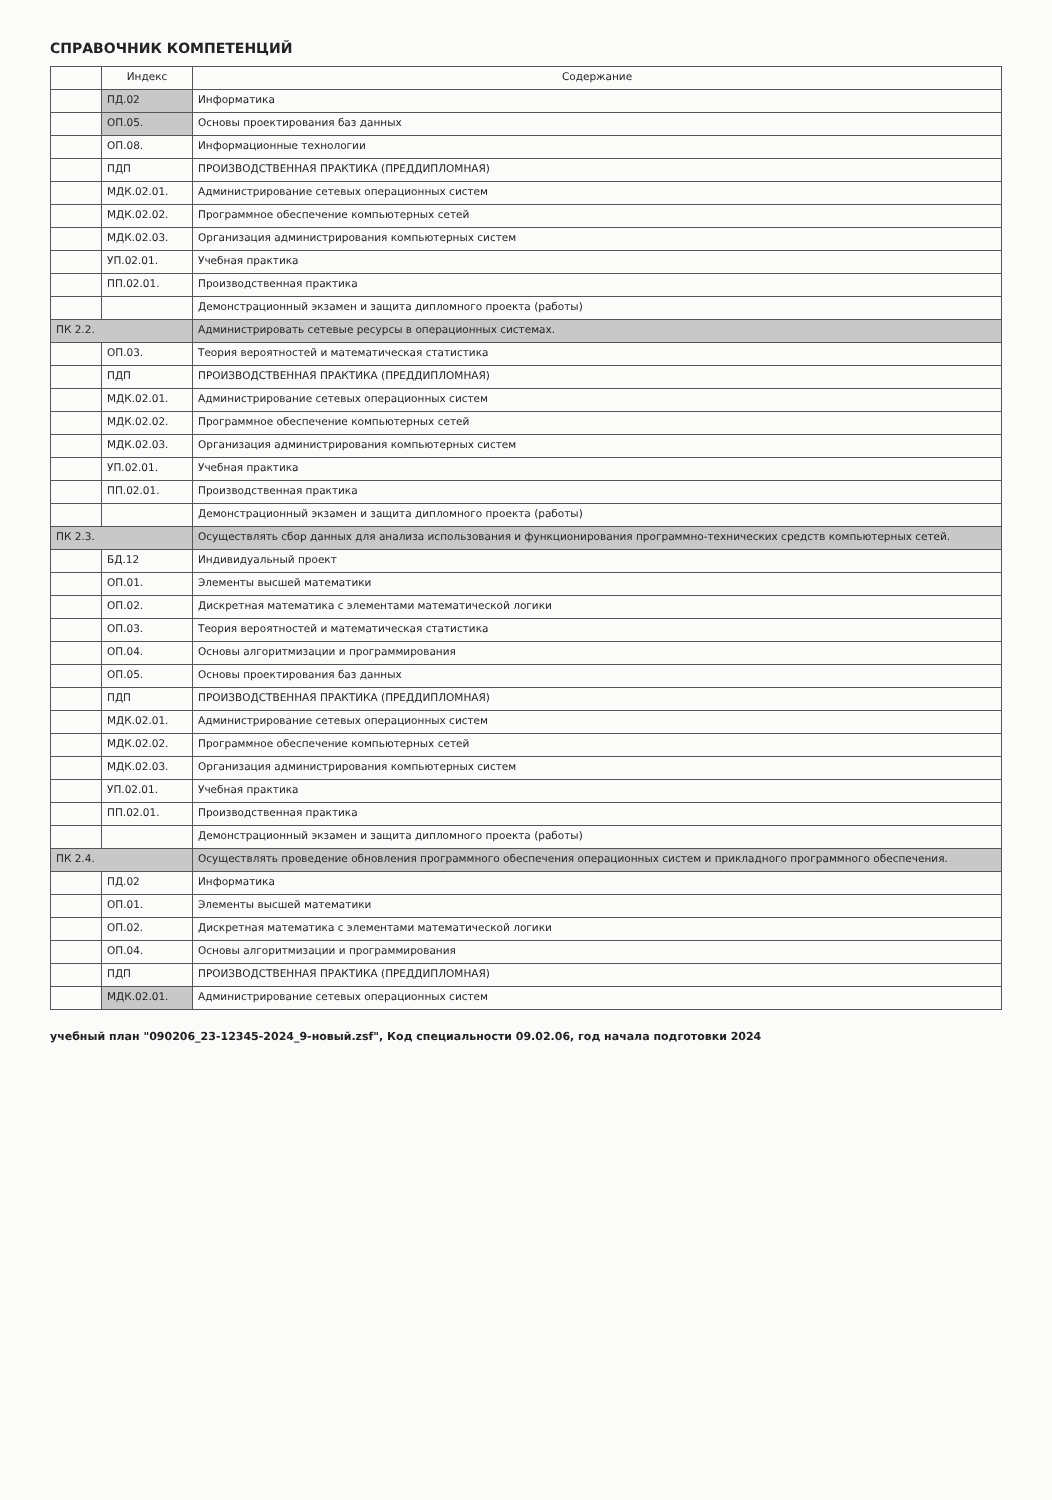СПРАВОЧНИК КОМПЕТЕНЦИЙ
| | Индекс | Содержание |
| --- | --- | --- |
| | ПД.02 | Информатика |
| | ОП.05. | Основы проектирования баз данных |
| | ОП.08. | Информационные технологии |
| | ПДП | ПРОИЗВОДСТВЕННАЯ ПРАКТИКА (ПРЕДДИПЛОМНАЯ) |
| | МДК.02.01. | Администрирование сетевых операционных систем |
| | МДК.02.02. | Программное обеспечение компьютерных сетей |
| | МДК.02.03. | Организация администрирования компьютерных систем |
| | УП.02.01. | Учебная практика |
| | ПП.02.01. | Производственная практика |
| | | Демонстрационный экзамен и защита дипломного проекта (работы) |
| ПК 2.2. | | Администрировать сетевые ресурсы в операционных системах. |
| | ОП.03. | Теория вероятностей и математическая статистика |
| | ПДП | ПРОИЗВОДСТВЕННАЯ ПРАКТИКА (ПРЕДДИПЛОМНАЯ) |
| | МДК.02.01. | Администрирование сетевых операционных систем |
| | МДК.02.02. | Программное обеспечение компьютерных сетей |
| | МДК.02.03. | Организация администрирования компьютерных систем |
| | УП.02.01. | Учебная практика |
| | ПП.02.01. | Производственная практика |
| | | Демонстрационный экзамен и защита дипломного проекта (работы) |
| ПК 2.3. | | Осуществлять сбор данных для анализа использования и функционирования программно-технических средств компьютерных сетей. |
| | БД.12 | Индивидуальный проект |
| | ОП.01. | Элементы высшей математики |
| | ОП.02. | Дискретная математика с элементами математической логики |
| | ОП.03. | Теория вероятностей и математическая статистика |
| | ОП.04. | Основы алгоритмизации и программирования |
| | ОП.05. | Основы проектирования баз данных |
| | ПДП | ПРОИЗВОДСТВЕННАЯ ПРАКТИКА (ПРЕДДИПЛОМНАЯ) |
| | МДК.02.01. | Администрирование сетевых операционных систем |
| | МДК.02.02. | Программное обеспечение компьютерных сетей |
| | МДК.02.03. | Организация администрирования компьютерных систем |
| | УП.02.01. | Учебная практика |
| | ПП.02.01. | Производственная практика |
| | | Демонстрационный экзамен и защита дипломного проекта (работы) |
| ПК 2.4. | | Осуществлять проведение обновления программного обеспечения операционных систем и прикладного программного обеспечения. |
| | ПД.02 | Информатика |
| | ОП.01. | Элементы высшей математики |
| | ОП.02. | Дискретная математика с элементами математической логики |
| | ОП.04. | Основы алгоритмизации и программирования |
| | ПДП | ПРОИЗВОДСТВЕННАЯ ПРАКТИКА (ПРЕДДИПЛОМНАЯ) |
| | МДК.02.01. | Администрирование сетевых операционных систем |
учебный план "090206_23-12345-2024_9-новый.zsf", Код специальности 09.02.06, год начала подготовки 2024